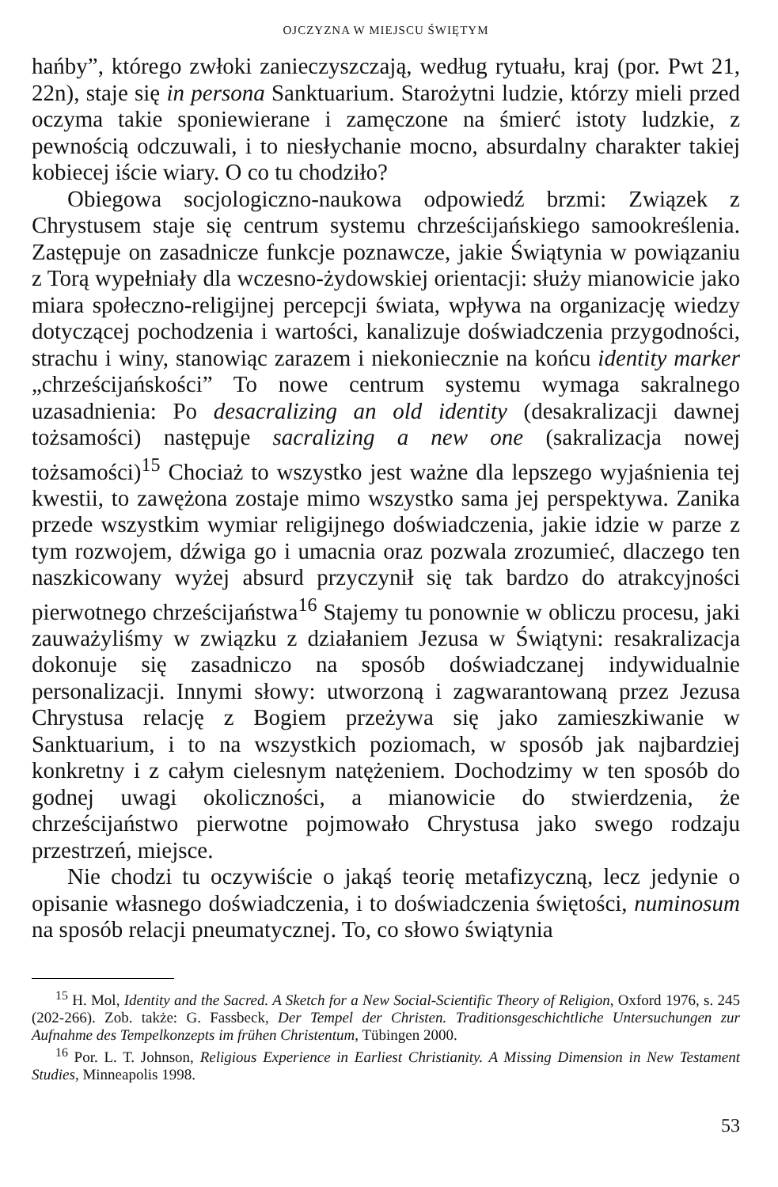OJCZYZNA W MIEJSCU ŚWIĘTYM
hańby”, którego zwłoki zanieczyszczają, według rytuału, kraj (por. Pwt 21, 22n), staje się in persona Sanktuarium. Starożytni ludzie, którzy mieli przed oczyma takie sponiewierane i zamęczone na śmierć istoty ludzkie, z pewnością odczuwali, i to niesłychanie mocno, absurdalny charakter takiej kobiecej iście wiary. O co tu chodziło?
Obiegowa socjologiczno-naukowa odpowiedź brzmi: Związek z Chrystusem staje się centrum systemu chrześcijańskiego samookreślenia. Zastępuje on zasadnicze funkcje poznawcze, jakie Świątynia w powiązaniu z Torą wypełniały dla wczesno-żydowskiej orientacji: służy mianowicie jako miara społeczno-religijnej percepcji świata, wpływa na organizację wiedzy dotyczącej pochodzenia i wartości, kanalizuje doświadczenia przygodności, strachu i winy, stanowiąc zarazem i niekoniecznie na końcu identity marker „chrześcijańskości” To nowe centrum systemu wymaga sakralnego uzasadnienia: Po desacralizing an old identity (desakralizacji dawnej tożsamości) następuje sacralizing a new one (sakralizacja nowej tożsamości)<sup>15</sup> Chociaż to wszystko jest ważne dla lepszego wyjaśnienia tej kwestii, to zawężona zostaje mimo wszystko sama jej perspektywa. Zanika przede wszystkim wymiar religijnego doświadczenia, jakie idzie w parze z tym rozwojem, dźwiga go i umacnia oraz pozwala zrozumieć, dlaczego ten naszkicowany wyżej absurd przyczynił się tak bardzo do atrakcyjności pierwotnego chrześcijaństwa<sup>16</sup> Stajemy tu ponownie w obliczu procesu, jaki zauważyliśmy w związku z działaniem Jezusa w Świątyni: resakralizacja dokonuje się zasadniczo na sposób doświadczanej indywidualnie personalizacji. Innymi słowy: utworzoną i zagwarantowaną przez Jezusa Chrystusa relację z Bogiem przeżywa się jako zamieszkiwanie w Sanktuarium, i to na wszystkich poziomach, w sposób jak najbardziej konkretny i z całym cielesnym natężeniem. Dochodzimy w ten sposób do godnej uwagi okoliczności, a mianowicie do stwierdzenia, że chrześcijaństwo pierwotne pojmowało Chrystusa jako swego rodzaju przestrzeń, miejsce.
Nie chodzi tu oczywiście o jakąś teorię metafizyczną, lecz jedynie o opisanie własnego doświadczenia, i to doświadczenia świętości, numinosum na sposób relacji pneumatycznej. To, co słowo świątynia
<sup>15</sup> H. Mol, Identity and the Sacred. A Sketch for a New Social-Scientific Theory of Religion, Oxford 1976, s. 245 (202-266). Zob. także: G. Fassbeck, Der Tempel der Christen. Traditionsgeschichtliche Untersuchungen zur Aufnahme des Tempelkonzepts im frühen Christentum, Tübingen 2000.
<sup>16</sup> Por. L. T. Johnson, Religious Experience in Earliest Christianity. A Missing Dimension in New Testament Studies, Minneapolis 1998.
53